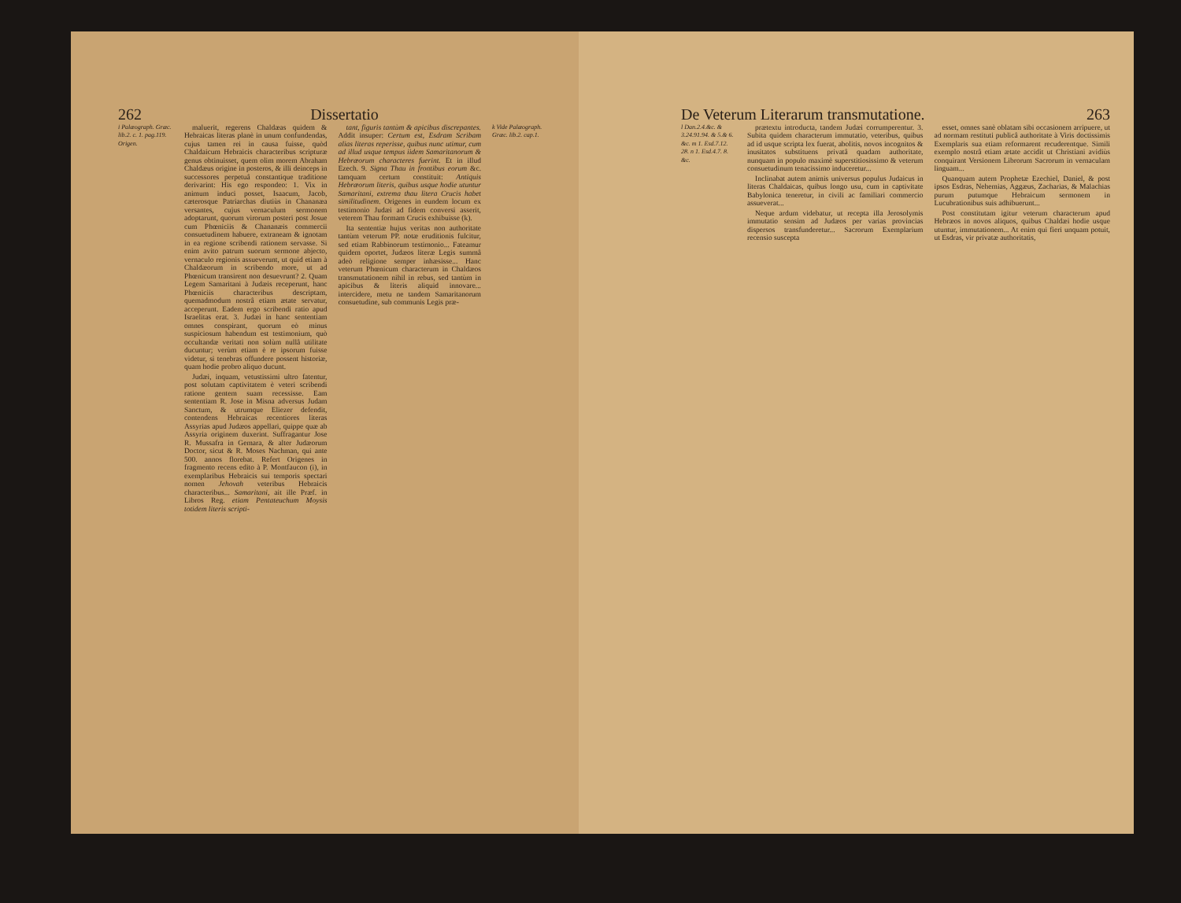262 Dissertatio
i Palæograph. Græc. lib.2. c. 1. pag.119. Origen.
maluerit, regerens Chaldæas quidem & Hebraicas literas planè in unum confundendas, cujus tamen rei in causa fuisse, quòd Chaldaicum Hebraicis characteribus scripturæ genus obtinuisset, quem olim morem Abraham Chaldæus origine in posteros, & illi deinceps in successores perpetuâ constantique traditione derivarint: His ego respondeo: 1. Vix in animum induci posset, Isaacum, Jacob, cæterosque Patriarchas diutiùs in Chananæa versantes, cujus vernaculum sermonem adoptarunt, quorum virorum posteri post Josue cum Phœniciis & Chananæis commercii consuetudinem habuere, extraneam & ignotam in ea regione scribendi rationem servasse. Si enim avito patrum suorum sermone abjecto, vernaculo regionis assueverunt, ut quid etiam à Chaldæorum in scribendo more, ut ad Phœnicum transirent non desuevrunt? 2. Quam Legem Samaritani à Judæis receperunt, hanc Phœniciis characteribus descriptam, quemadmodum nostrâ etiam ætate servatur, acceperunt. Eadem ergo scribendi ratio apud Israelitas erat. 3. Judæi in hanc sententiam omnes conspirant, quorum eò minus suspiciosum habendum est testimonium, quò occultandæ veritati non solùm nullâ utilitate ducuntur; verùm etiam è re ipsorum fuisse videtur, si tenebras offundere possent historiæ, quam hodie probro aliquo ducunt.
Judæi, inquam, vetustissimi ultro fatentur, post solutam captivitatem è veteri scribendi ratione gentem suam recessisse. Eam sententiam R. Jose in Misna adversus Judam Sanctum, & utrumque Eliezer defendit, contendens Hebraicas recentiores literas Assyrias apud Judæos appellari, quippe quæ ab Assyria originem duxerint. Suffragantur Jose R. Mussafra in Gemara, & alter Judæorum Doctor, sicut & R. Moses Nachman, qui ante 500. annos florebat. Refert Origenes in fragmento recens edito à P. Montfaucon (i), in exemplaribus Hebraicis sui temporis spectari nomen Jehovah veteribus Hebraicis characteribus... Samaritani, ait ille Præf. in Libros Reg. etiam Pentateuchum Moysis totidem literis scripti-
tant, figuris tantùm & apicibus discrepantes. Addit insuper: Certum est, Esdram Scribam alias literas reperisse, quibus nunc utimur, cum ad illud usque tempus iidem Samaritanorum & Hebræorum characteres fuerint. Et in illud Ezech. 9. Signa Thau in frontibus eorum &c. tamquam certum constituit: Antiquis Hebræorum literis, quibus usque hodie utuntur Samaritani, extrema thau litera Crucis habet similitudinem. Origenes in eundem locum ex testimonio Judæi ad fidem conversi asserit, veterem Thau formam Crucis exhibuisse (k).
Ita sententiæ hujus veritas non authoritate tantùm veterum PP. notæ eruditionis fulcitur, sed etiam Rabbinorum testimonio... Fateamur quidem oportet, Judæos literæ Legis summâ adeò religione semper inhæsisse... Hanc veterum Phœnicum characterum in Chaldæos transmutationem nihil in rebus, sed tantùm in apicibus & literis aliquid innovare... intercidere, metu ne tandem Samaritanorum consuetudine, sub communis Legis præ-
k Vide Palæograph. Græc. lib.2. cap.1.
De Veterum Literarum transmutatione. 263
l Dan.2.4.&c. & 3.24.91.94. & 5.& 6. &c. m 1. Esd.7.12. 28. n 1. Esd.4.7. 8. &c.
prætextu introducta, tandem Judæi corrumperentur. 3. Subita quidem characterum immutatio, veteribus, quibus ad id usque scripta lex fuerat, abolitis, novos incognitos & inusitatos substituens privatâ quadam authoritate, nunquam in populo maximè superstitiosissimo & veterum consuetudinum tenacissimo induceretur...
Inclinabat autem animis universus populus Judaicus in literas Chaldaicas, quibus longo usu, cum in captivitate Babylonica teneretur, in civili ac familiari commercio assueverat...
Neque ardum videbatur, ut recepta illa Jerosolymis immutatio sensim ad Judæos per varias provincias dispersos transfunderetur... Sacrorum Exemplarium recensio suscepta
esset, omnes sanè oblatam sibi occasionem arripuere, ut ad normam restituti publicâ authoritate à Viris doctissimis Exemplaris sua etiam reformarent recuderentque. Simili exemplo nostrâ etiam ætate accidit ut Christiani avidiùs conquirant Versionem Librorum Sacrorum in vernaculam linguam...
Quanquam autem Prophetæ Ezechiel, Daniel, & post ipsos Esdras, Nehemias, Aggæus, Zacharias, & Malachias purum putumque Hebraicum sermonem in Lucubrationibus suis adhibuerunt...
Post constitutam igitur veterum characterum apud Hebræos in novos aliquos, quibus Chaldæi hodie usque utuntur, immutationem... At enim qui fieri unquam potuit, ut Esdras, vir privatæ authoritatis,